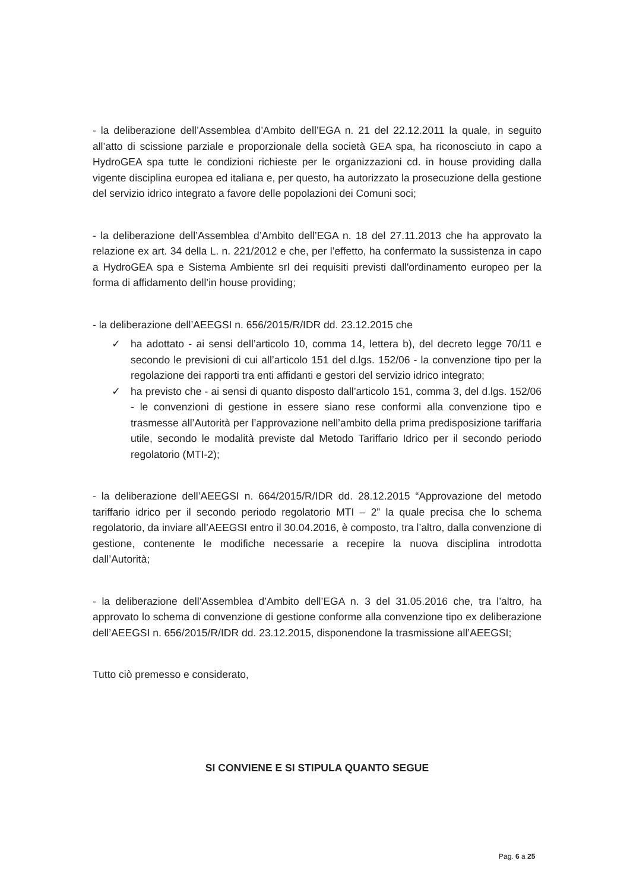- la deliberazione dell’Assemblea d’Ambito dell’EGA n. 21 del 22.12.2011 la quale, in seguito all’atto di scissione parziale e proporzionale della società GEA spa, ha riconosciuto in capo a HydroGEA spa tutte le condizioni richieste per le organizzazioni cd. in house providing dalla vigente disciplina europea ed italiana e, per questo, ha autorizzato la prosecuzione della gestione del servizio idrico integrato a favore delle popolazioni dei Comuni soci;
- la deliberazione dell’Assemblea d’Ambito dell’EGA n. 18 del 27.11.2013 che ha approvato la relazione ex art. 34 della L. n. 221/2012 e che, per l’effetto, ha confermato la sussistenza in capo a HydroGEA spa e Sistema Ambiente srl dei requisiti previsti dall'ordinamento europeo per la forma di affidamento dell’in house providing;
- la deliberazione dell’AEEGSI n. 656/2015/R/IDR dd. 23.12.2015 che
✓ ha adottato - ai sensi dell’articolo 10, comma 14, lettera b), del decreto legge 70/11 e secondo le previsioni di cui all’articolo 151 del d.lgs. 152/06 - la convenzione tipo per la regolazione dei rapporti tra enti affidanti e gestori del servizio idrico integrato;
✓ ha previsto che - ai sensi di quanto disposto dall’articolo 151, comma 3, del d.lgs. 152/06 - le convenzioni di gestione in essere siano rese conformi alla convenzione tipo e trasmesse all’Autorità per l’approvazione nell’ambito della prima predisposizione tariffaria utile, secondo le modalità previste dal Metodo Tariffario Idrico per il secondo periodo regolatorio (MTI-2);
- la deliberazione dell’AEEGSI n. 664/2015/R/IDR dd. 28.12.2015 “Approvazione del metodo tariffario idrico per il secondo periodo regolatorio MTI – 2” la quale precisa che lo schema regolatorio, da inviare all’AEEGSI entro il 30.04.2016, è composto, tra l’altro, dalla convenzione di gestione, contenente le modifiche necessarie a recepire la nuova disciplina introdotta dall’Autorità;
- la deliberazione dell’Assemblea d’Ambito dell’EGA n. 3 del 31.05.2016 che, tra l’altro, ha approvato lo schema di convenzione di gestione conforme alla convenzione tipo ex deliberazione dell’AEEGSI n. 656/2015/R/IDR dd. 23.12.2015, disponendone la trasmissione all’AEEGSI;
Tutto ciò premesso e considerato,
SI CONVIENE E SI STIPULA QUANTO SEGUE
Pag. 6 a 25